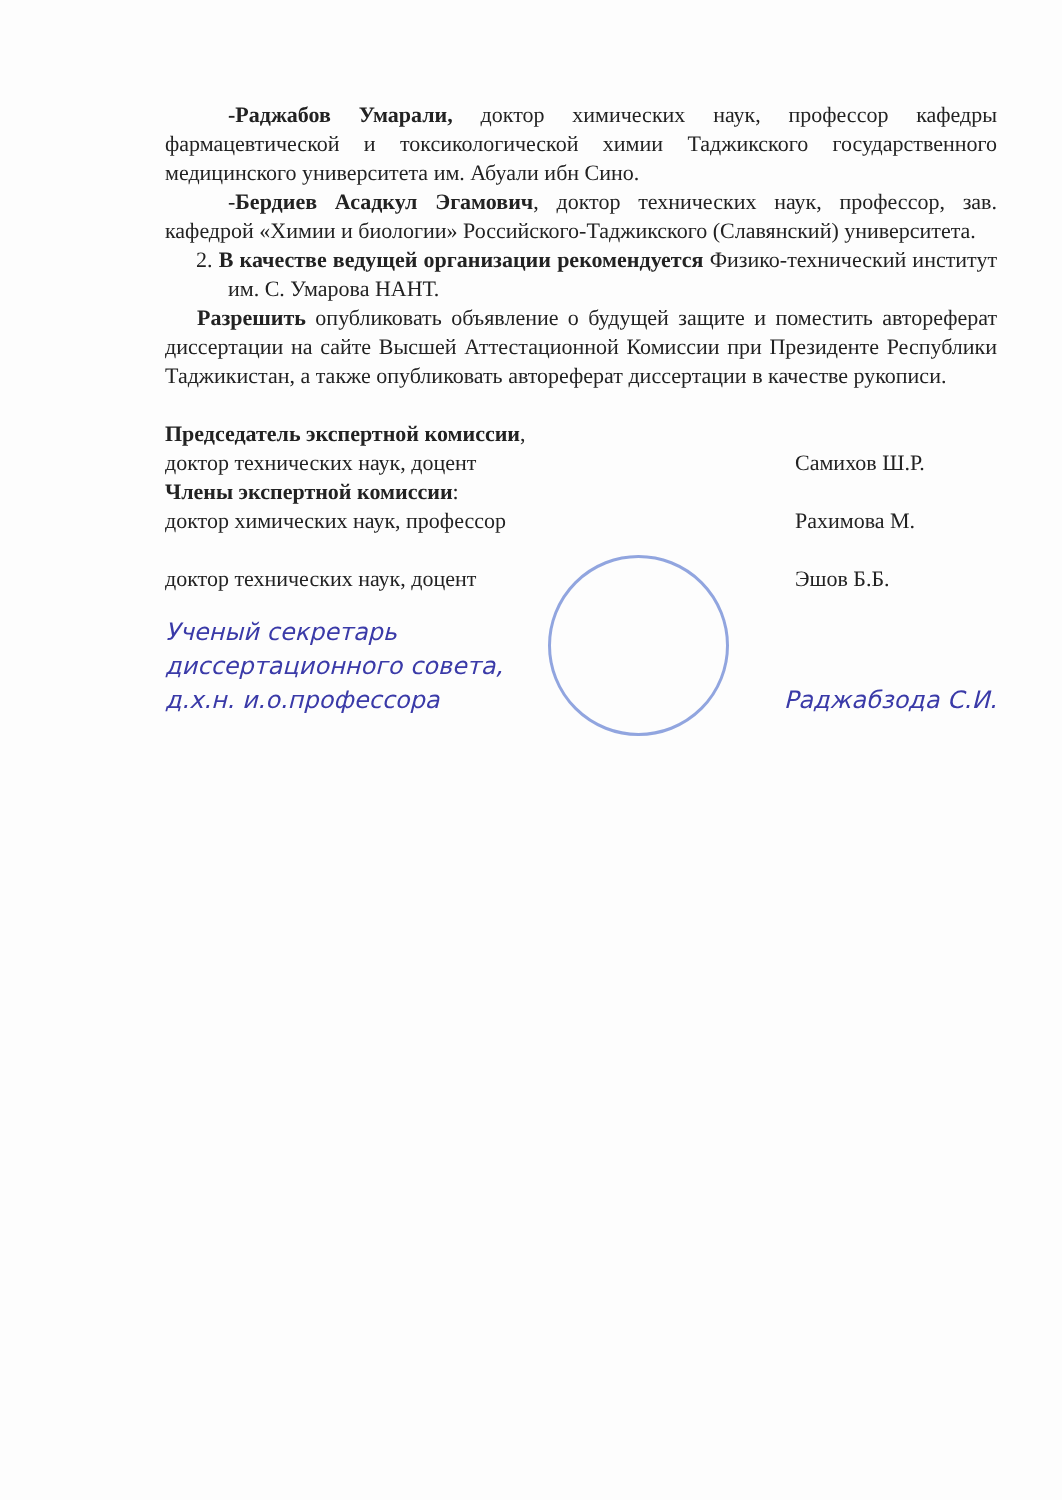-Раджабов Умарали, доктор химических наук, профессор кафедры фармацевтической и токсикологической химии Таджикского государственного медицинского университета им. Абуали ибн Сино.
-Бердиев Асадкул Эгамович, доктор технических наук, профессор, зав. кафедрой «Химии и биологии» Российского-Таджикского (Славянский) университета.
2. В качестве ведущей организации рекомендуется Физико-технический институт им. С. Умарова НАНТ.
Разрешить опубликовать объявление о будущей защите и поместить автореферат диссертации на сайте Высшей Аттестационной Комиссии при Президенте Республики Таджикистан, а также опубликовать автореферат диссертации в качестве рукописи.
Председатель экспертной комиссии,
доктор технических наук, доцент Самихов Ш.Р.
Члены экспертной комиссии:
доктор химических наук, профессор Рахимова М.
доктор технических наук, доцент Эшов Б.Б.
Ученый секретарь
диссертационного совета,
д.х.н. и.о.профессора
Раджабзода С.И.